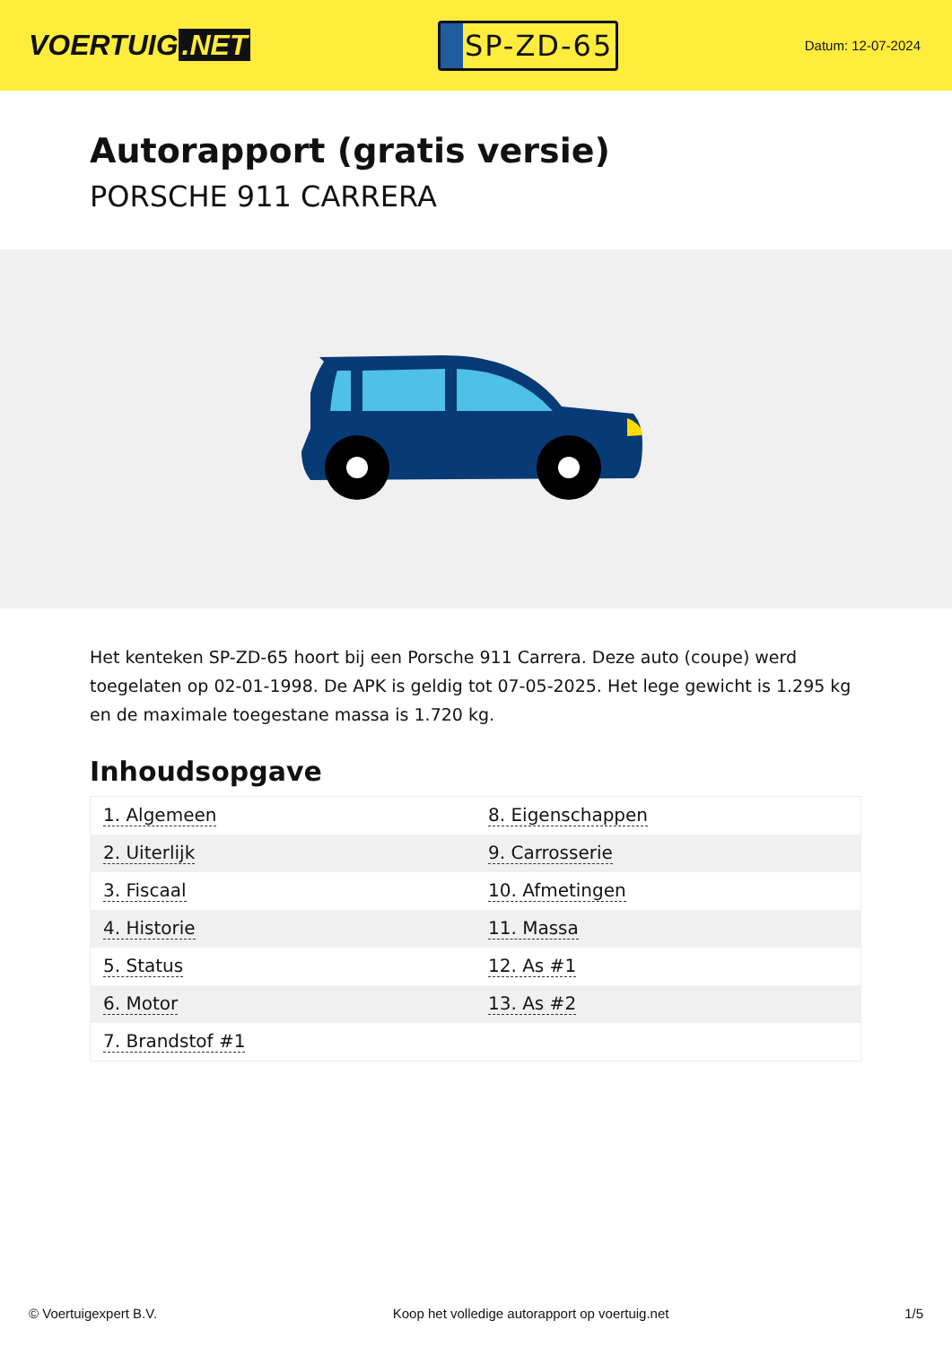VOERTUIG.NET
SP-ZD-65
Datum: 12-07-2024
Autorapport (gratis versie)
PORSCHE 911 CARRERA
Het kenteken SP-ZD-65 hoort bij een Porsche 911 Carrera. Deze auto (coupe) werd toegelaten op 02-01-1998. De APK is geldig tot 07-05-2025. Het lege gewicht is 1.295 kg en de maximale toegestane massa is 1.720 kg.
Inhoudsopgave
| 1. Algemeen | 8. Eigenschappen |
| 2. Uiterlijk | 9. Carrosserie |
| 3. Fiscaal | 10. Afmetingen |
| 4. Historie | 11. Massa |
| 5. Status | 12. As #1 |
| 6. Motor | 13. As #2 |
| 7. Brandstof #1 | |
© Voertuigexpert B.V. Koop het volledige autorapport op voertuig.net 1/5